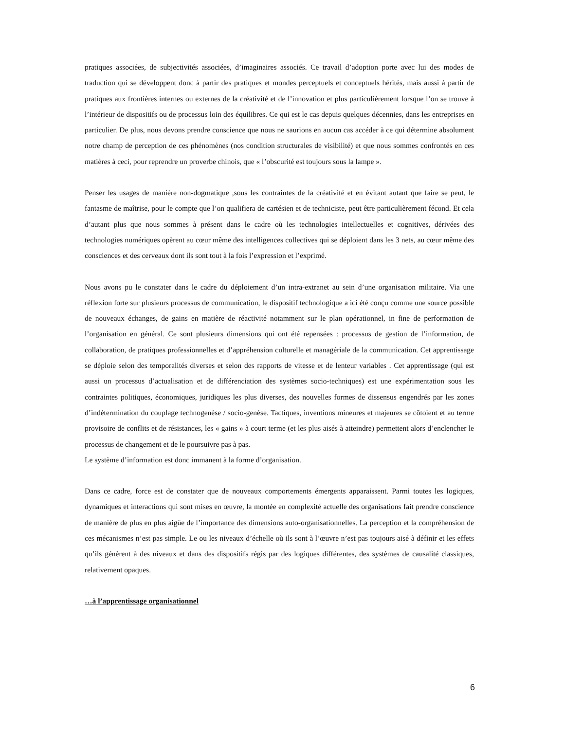pratiques associées, de subjectivités associées, d’imaginaires associés. Ce travail d’adoption porte avec lui des modes de traduction qui se développent donc à partir des pratiques et mondes perceptuels et conceptuels hérités, mais aussi à partir de pratiques aux frontières internes ou externes de la créativité et de l’innovation et plus particulièrement lorsque l’on se trouve à l’intérieur de dispositifs ou de processus loin des équilibres. Ce qui est le cas depuis quelques décennies, dans les entreprises en particulier. De plus, nous devons prendre conscience que nous ne saurions en aucun cas accéder à ce qui détermine absolument notre champ de perception de ces phénomènes (nos condition structurales de visibilité) et que nous sommes confrontés en ces matières à ceci, pour reprendre un proverbe chinois, que « l’obscurité est toujours sous la lampe ».
Penser les usages de manière non-dogmatique ,sous les contraintes de la créativité et en évitant autant que faire se peut, le fantasme de maîtrise, pour le compte que l’on qualifiera de cartésien et de techniciste, peut être particulièrement fécond. Et cela d’autant plus que nous sommes à présent dans le cadre où les technologies intellectuelles et cognitives, dérivées des technologies numériques opèrent au cœur même des intelligences collectives qui se déploient dans les 3 nets, au cœur même des consciences et des cerveaux dont ils sont tout à la fois l’expression et l’exprimé.
Nous avons pu le constater dans le cadre du déploiement d’un intra-extranet au sein d’une organisation militaire. Via une réflexion forte sur plusieurs processus de communication, le dispositif technologique a ici été conçu comme une source possible de nouveaux échanges, de gains en matière de réactivité notamment sur le plan opérationnel, in fine de performation de l’organisation en général. Ce sont plusieurs dimensions qui ont été repensées : processus de gestion de l’information, de collaboration, de pratiques professionnelles et d’appréhension culturelle et managériale de la communication. Cet apprentissage se déploie selon des temporalités diverses et selon des rapports de vitesse et de lenteur variables . Cet apprentissage (qui est aussi un processus d’actualisation et de différenciation des systèmes socio-techniques) est une expérimentation sous les contraintes politiques, économiques, juridiques les plus diverses, des nouvelles formes de dissensus engendrés par les zones d’indétermination du couplage technogenèse / socio-genèse. Tactiques, inventions mineures et majeures se côtoient et au terme provisoire de conflits et de résistances, les « gains » à court terme (et les plus aisés à atteindre) permettent alors d’enclencher le processus de changement et de le poursuivre pas à pas.
Le système d’information est donc immanent à la forme d’organisation.
Dans ce cadre, force est de constater que de nouveaux comportements émergents apparaissent. Parmi toutes les logiques, dynamiques et interactions qui sont mises en œuvre, la montée en complexité actuelle des organisations fait prendre conscience de manière de plus en plus aigüe de l’importance des dimensions auto-organisationnelles. La perception et la compréhension de ces mécanismes n’est pas simple. Le ou les niveaux d’échelle où ils sont à l’œuvre n’est pas toujours aisé à définir et les effets qu’ils génèrent à des niveaux et dans des dispositifs régis par des logiques différentes, des systèmes de causalité classiques, relativement opaques.
…à l’apprentissage organisationnel
6